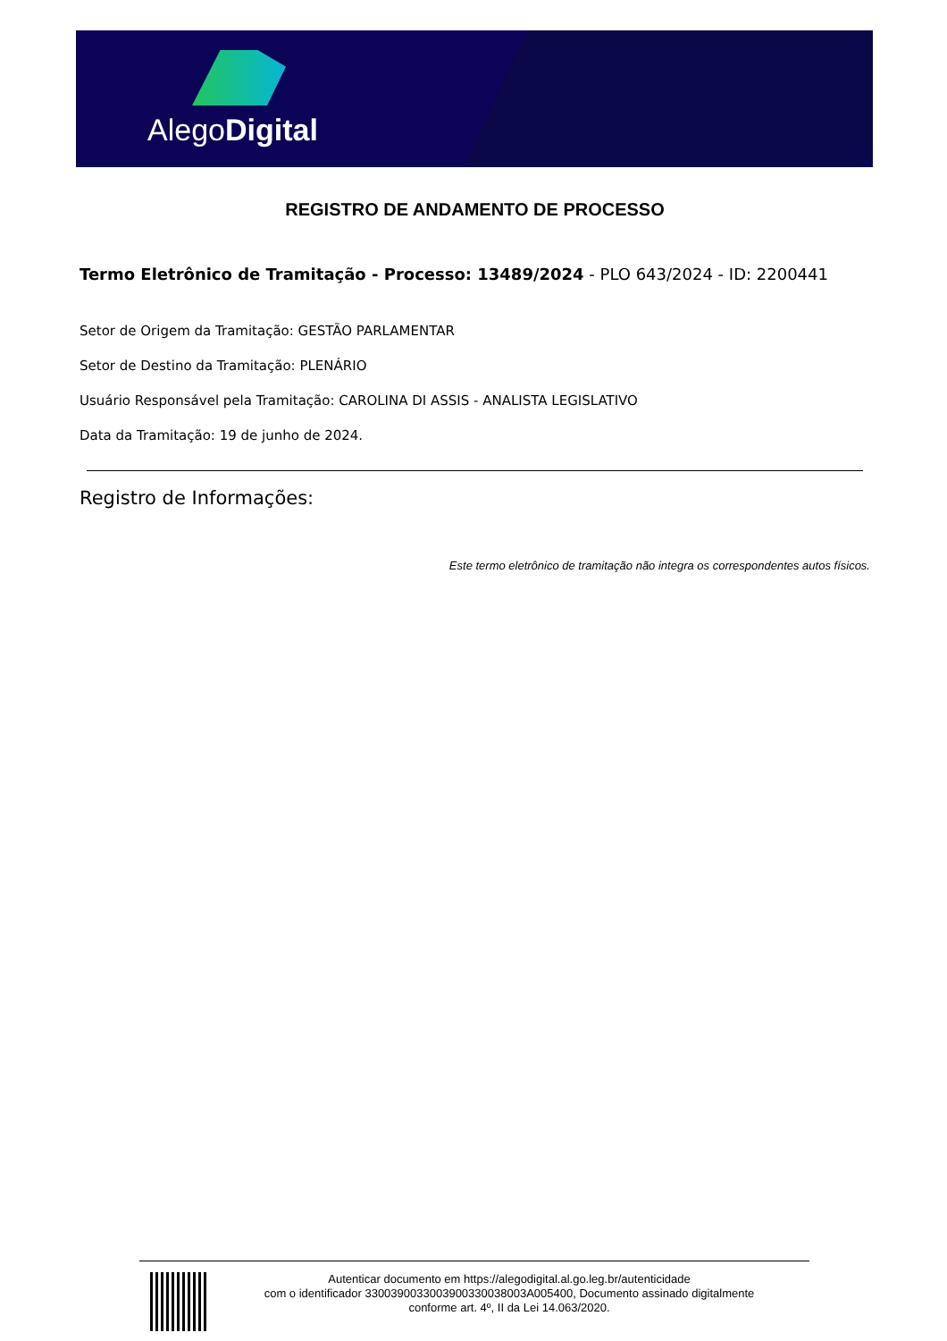AlegoDigital
REGISTRO DE ANDAMENTO DE PROCESSO
Termo Eletrônico de Tramitação - Processo: 13489/2024 - PLO 643/2024 - ID: 2200441
Setor de Origem da Tramitação: GESTÃO PARLAMENTAR
Setor de Destino da Tramitação: PLENÁRIO
Usuário Responsável pela Tramitação: CAROLINA DI ASSIS - ANALISTA LEGISLATIVO
Data da Tramitação: 19 de junho de 2024.
Registro de Informações:
Este termo eletrônico de tramitação não integra os correspondentes autos físicos.
Autenticar documento em https://alegodigital.al.go.leg.br/autenticidade
com o identificador 3300390033003900330038003A005400, Documento assinado digitalmente
conforme art. 4º, II da Lei 14.063/2020.